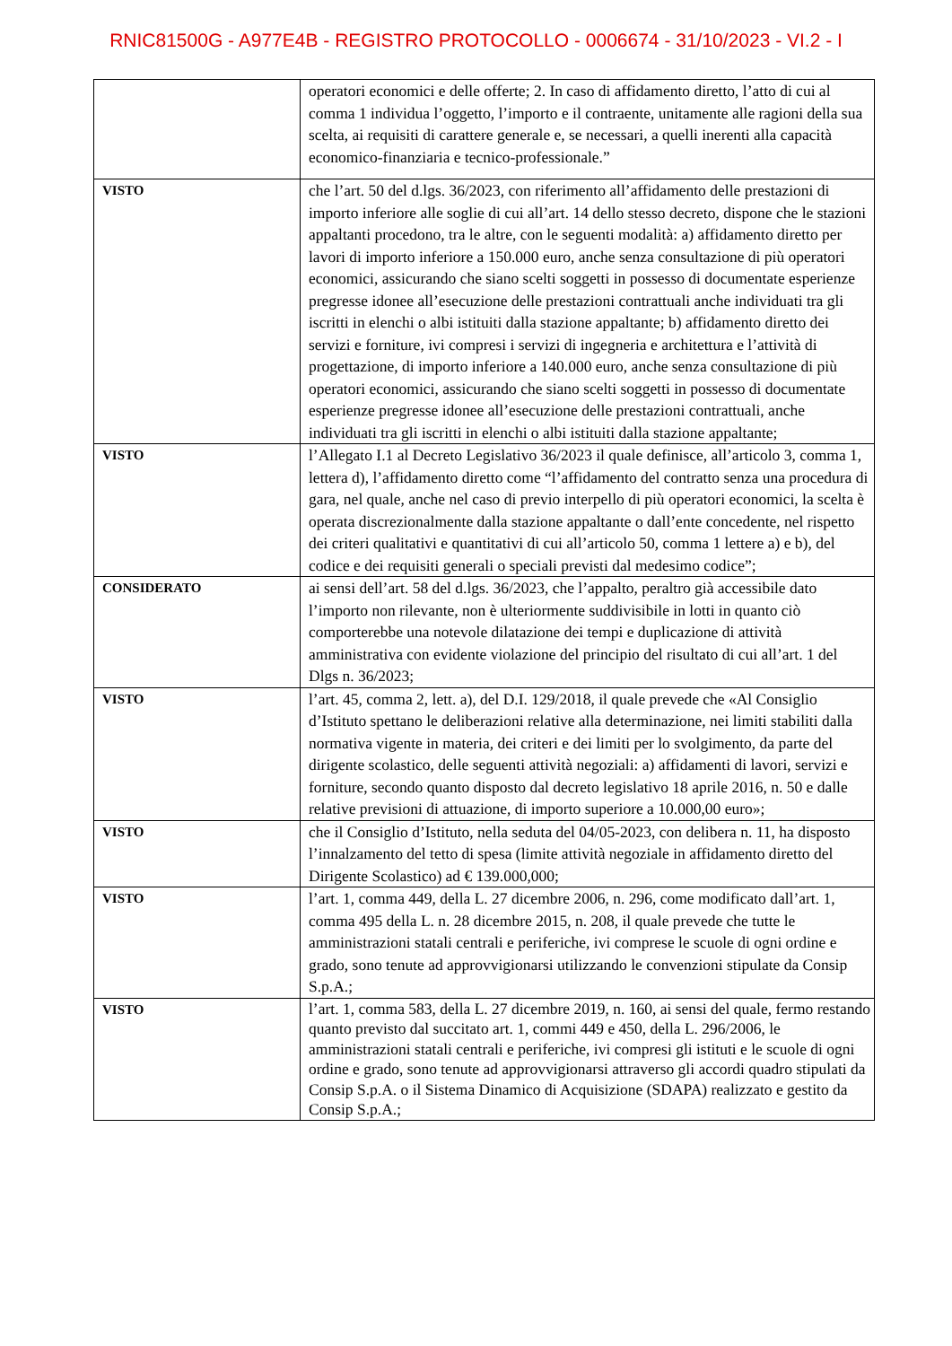RNIC81500G - A977E4B - REGISTRO PROTOCOLLO - 0006674 - 31/10/2023 - VI.2 - I
| | operatori economici e delle offerte; 2. In caso di affidamento diretto, l’atto di cui al comma 1 individua l’oggetto, l’importo e il contraente, unitamente alle ragioni della sua scelta, ai requisiti di carattere generale e, se necessari, a quelli inerenti alla capacità economico-finanziaria e tecnico-professionale.” |
| VISTO | che l’art. 50 del d.lgs. 36/2023, con riferimento all’affidamento delle prestazioni di importo inferiore alle soglie di cui all’art. 14 dello stesso decreto, dispone che le stazioni appaltanti procedono, tra le altre, con le seguenti modalità: a) affidamento diretto per lavori di importo inferiore a 150.000 euro, anche senza consultazione di più operatori economici, assicurando che siano scelti soggetti in possesso di documentate esperienze pregresse idonee all’esecuzione delle prestazioni contrattuali anche individuati tra gli iscritti in elenchi o albi istituiti dalla stazione appaltante; b) affidamento diretto dei servizi e forniture, ivi compresi i servizi di ingegneria e architettura e l’attività di progettazione, di importo inferiore a 140.000 euro, anche senza consultazione di più operatori economici, assicurando che siano scelti soggetti in possesso di documentate esperienze pregresse idonee all’esecuzione delle prestazioni contrattuali, anche individuati tra gli iscritti in elenchi o albi istituiti dalla stazione appaltante; |
| VISTO | l’Allegato I.1 al Decreto Legislativo 36/2023 il quale definisce, all’articolo 3, comma 1, lettera d), l’affidamento diretto come “l’affidamento del contratto senza una procedura di gara, nel quale, anche nel caso di previo interpello di più operatori economici, la scelta è operata discrezionalmente dalla stazione appaltante o dall’ente concedente, nel rispetto dei criteri qualitativi e quantitativi di cui all’articolo 50, comma 1 lettere a) e b), del codice e dei requisiti generali o speciali previsti dal medesimo codice”; |
| CONSIDERATO | ai sensi dell’art. 58 del d.lgs. 36/2023, che l’appalto, peraltro già accessibile dato l’importo non rilevante, non è ulteriormente suddivisibile in lotti in quanto ciò comporterebbe una notevole dilatazione dei tempi e duplicazione di attività amministrativa con evidente violazione del principio del risultato di cui all’art. 1 del Dlgs n. 36/2023; |
| VISTO | l’art. 45, comma 2, lett. a), del D.I. 129/2018, il quale prevede che «Al Consiglio d’Istituto spettano le deliberazioni relative alla determinazione, nei limiti stabiliti dalla normativa vigente in materia, dei criteri e dei limiti per lo svolgimento, da parte del dirigente scolastico, delle seguenti attività negoziali: a) affidamenti di lavori, servizi e forniture, secondo quanto disposto dal decreto legislativo 18 aprile 2016, n. 50 e dalle relative previsioni di attuazione, di importo superiore a 10.000,00 euro»; |
| VISTO | che il Consiglio d’Istituto, nella seduta del 04/05-2023, con delibera n. 11, ha disposto l’innalzamento del tetto di spesa (limite attività negoziale in affidamento diretto del Dirigente Scolastico) ad € 139.000,000; |
| VISTO | l’art. 1, comma 449, della L. 27 dicembre 2006, n. 296, come modificato dall’art. 1, comma 495 della L. n. 28 dicembre 2015, n. 208, il quale prevede che tutte le amministrazioni statali centrali e periferiche, ivi comprese le scuole di ogni ordine e grado, sono tenute ad approvvigionarsi utilizzando le convenzioni stipulate da Consip S.p.A.; |
| VISTO | l’art. 1, comma 583, della L. 27 dicembre 2019, n. 160, ai sensi del quale, fermo restando quanto previsto dal succitato art. 1, commi 449 e 450, della L. 296/2006, le amministrazioni statali centrali e periferiche, ivi compresi gli istituti e le scuole di ogni ordine e grado, sono tenute ad approvvigionarsi attraverso gli accordi quadro stipulati da Consip S.p.A. o il Sistema Dinamico di Acquisizione (SDAPA) realizzato e gestito da Consip S.p.A.; |